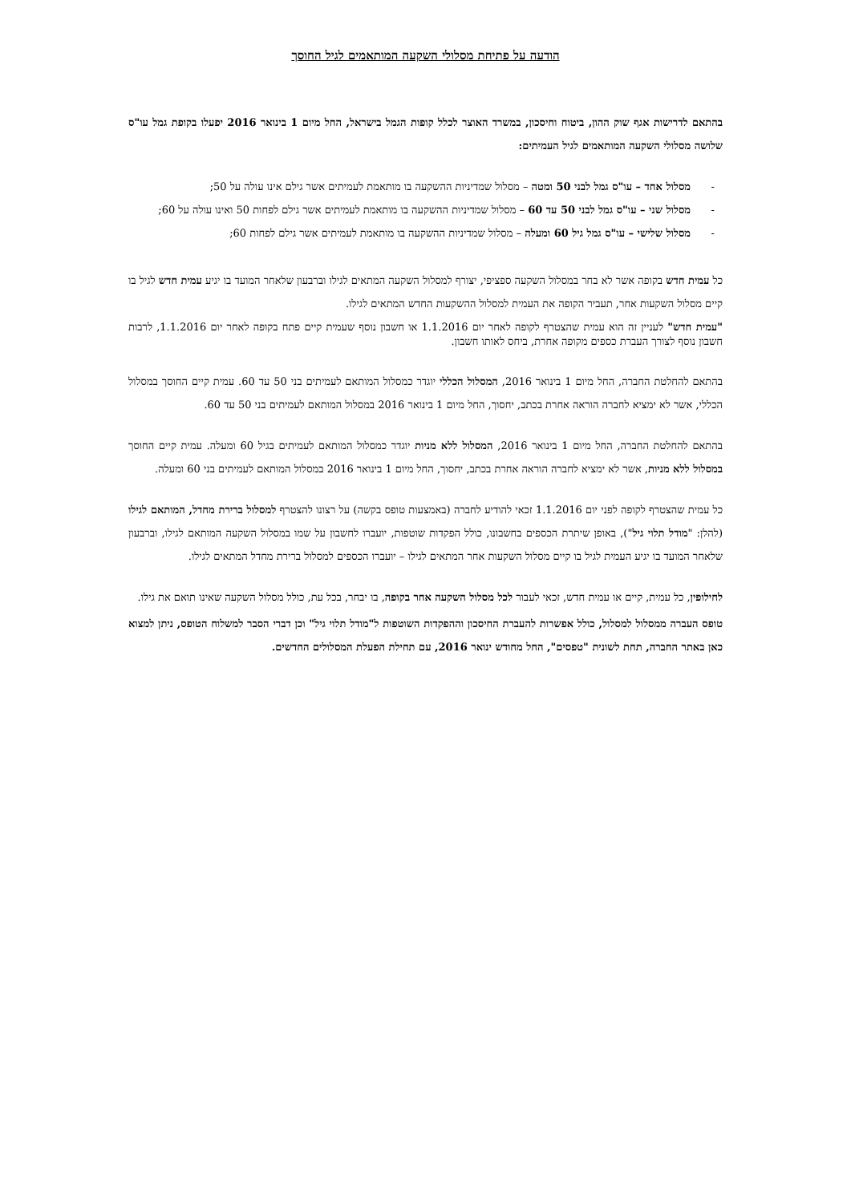הודעה על פתיחת מסלולי השקעה המותאמים לגיל החוסך
בהתאם לדרישות אגף שוק ההון, ביטוח וחיסכון, במשרד האוצר לכלל קופות הגמל בישראל, החל מיום 1 בינואר 2016 יפעלו בקופת גמל עו"ס שלושה מסלולי השקעה המותאמים לגיל העמיתים:
- מסלול אחד – עו"ס גמל לבני 50 ומטה – מסלול שמדיניות ההשקעה בו מותאמת לעמיתים אשר גילם אינו עולה על 50;
- מסלול שני – עו"ס גמל לבני 50 עד 60 – מסלול שמדיניות ההשקעה בו מותאמת לעמיתים אשר גילם לפחות 50 ואינו עולה על 60;
- מסלול שלישי – עו"ס גמל גיל 60 ומעלה – מסלול שמדיניות ההשקעה בו מותאמת לעמיתים אשר גילם לפחות 60;
כל עמית חדש בקופה אשר לא בחר במסלול השקעה ספציפי, יצורף למסלול השקעה המתאים לגילו וברבעון שלאחר המועד בו יגיע עמית חדש לגיל בו קיים מסלול השקעות אחר, תעביר הקופה את העמית למסלול ההשקעות החדש המתאים לגילו.
"עמית חדש" לעניין זה הוא עמית שהצטרף לקופה לאחר יום 1.1.2016 או חשבון נוסף שעמית קיים פתח בקופה לאחר יום 1.1.2016, לרבות חשבון נוסף לצורך העברת כספים מקופה אחרת, ביחס לאותו חשבון.
בהתאם להחלטת החברה, החל מיום 1 בינואר 2016, המסלול הכללי יוגדר כמסלול המותאם לעמיתים בני 50 עד 60. עמית קיים החוסך במסלול הכללי, אשר לא ימציא לחברה הוראה אחרת בכתב, יחסוך, החל מיום 1 בינואר 2016 במסלול המותאם לעמיתים בני 50 עד 60.
בהתאם להחלטת החברה, החל מיום 1 בינואר 2016, המסלול ללא מניות יוגדר כמסלול המותאם לעמיתים בגיל 60 ומעלה. עמית קיים החוסך במסלול ללא מניות, אשר לא ימציא לחברה הוראה אחרת בכתב, יחסוך, החל מיום 1 בינואר 2016 במסלול המותאם לעמיתים בני 60 ומעלה.
כל עמית שהצטרף לקופה לפני יום 1.1.2016 זכאי להודיע לחברה (באמצעות טופס בקשה) על רצונו להצטרף למסלול ברירת מחדל, המותאם לגילו (להלן: "מודל תלוי גיל"), באופן שיתרת הכספים בחשבונו, כולל הפקדות שוטפות, יועברו לחשבון על שמו במסלול השקעה המותאם לגילו, וברבעון שלאחר המועד בו יגיע העמית לגיל בו קיים מסלול השקעות אחר המתאים לגילו – יועברו הכספים למסלול ברירת מחדל המתאים לגילו.
לחילופין, כל עמית, קיים או עמית חדש, זכאי לעבור לכל מסלול השקעה אחר בקופה, בו יבחר, בכל עת, כולל מסלול השקעה שאינו תואם את גילו.
טופס העברה ממסלול למסלול, כולל אפשרות להעברת החיסכון וההפקדות השוטפות ל"מודל תלוי גיל" וכן דברי הסבר למשלוח הטופס, ניתן למצוא כאן באתר החברה, תחת לשונית "טפסים", החל מחודש ינואר 2016, עם תחילת הפעלת המסלולים החדשים.